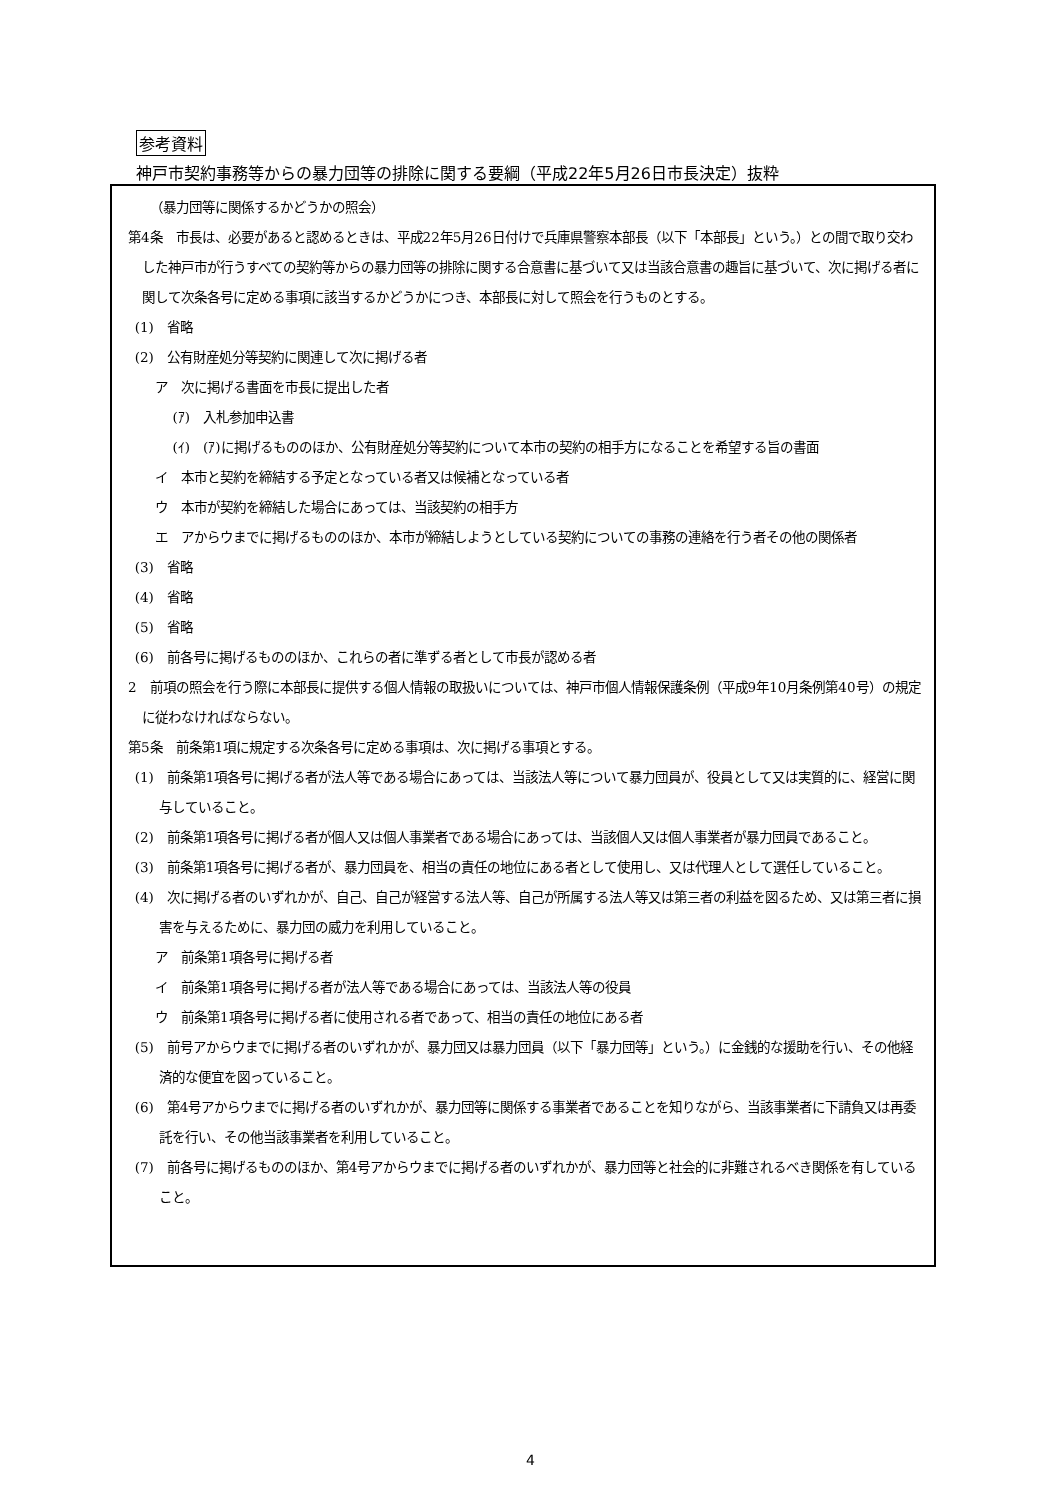参考資料
神戸市契約事務等からの暴力団等の排除に関する要綱（平成22年5月26日市長決定）抜粋
（暴力団等に関係するかどうかの照会）
第4条　市長は、必要があると認めるときは、平成22年5月26日付けで兵庫県警察本部長（以下「本部長」という。）との間で取り交わした神戸市が行うすべての契約等からの暴力団等の排除に関する合意書に基づいて又は当該合意書の趣旨に基づいて、次に掲げる者に関して次条各号に定める事項に該当するかどうかにつき、本部長に対して照会を行うものとする。
(1)　省略
(2)　公有財産処分等契約に関連して次に掲げる者
ア　次に掲げる書面を市長に提出した者
(ｱ)　入札参加申込書
(ｲ)　(ｱ)に掲げるもののほか、公有財産処分等契約について本市の契約の相手方になることを希望する旨の書面
イ　本市と契約を締結する予定となっている者又は候補となっている者
ウ　本市が契約を締結した場合にあっては、当該契約の相手方
エ　アからウまでに掲げるもののほか、本市が締結しようとしている契約についての事務の連絡を行う者その他の関係者
(3)　省略
(4)　省略
(5)　省略
(6)　前各号に掲げるもののほか、これらの者に準ずる者として市長が認める者
2　前項の照会を行う際に本部長に提供する個人情報の取扱いについては、神戸市個人情報保護条例（平成9年10月条例第40号）の規定に従わなければならない。
第5条　前条第1項に規定する次条各号に定める事項は、次に掲げる事項とする。
(1)　前条第1項各号に掲げる者が法人等である場合にあっては、当該法人等について暴力団員が、役員として又は実質的に、経営に関与していること。
(2)　前条第1項各号に掲げる者が個人又は個人事業者である場合にあっては、当該個人又は個人事業者が暴力団員であること。
(3)　前条第1項各号に掲げる者が、暴力団員を、相当の責任の地位にある者として使用し、又は代理人として選任していること。
(4)　次に掲げる者のいずれかが、自己、自己が経営する法人等、自己が所属する法人等又は第三者の利益を図るため、又は第三者に損害を与えるために、暴力団の威力を利用していること。
ア　前条第1項各号に掲げる者
イ　前条第1項各号に掲げる者が法人等である場合にあっては、当該法人等の役員
ウ　前条第1項各号に掲げる者に使用される者であって、相当の責任の地位にある者
(5)　前号アからウまでに掲げる者のいずれかが、暴力団又は暴力団員（以下「暴力団等」という。）に金銭的な援助を行い、その他経済的な便宜を図っていること。
(6)　第4号アからウまでに掲げる者のいずれかが、暴力団等に関係する事業者であることを知りながら、当該事業者に下請負又は再委託を行い、その他当該事業者を利用していること。
(7)　前各号に掲げるもののほか、第4号アからウまでに掲げる者のいずれかが、暴力団等と社会的に非難されるべき関係を有していること。
4